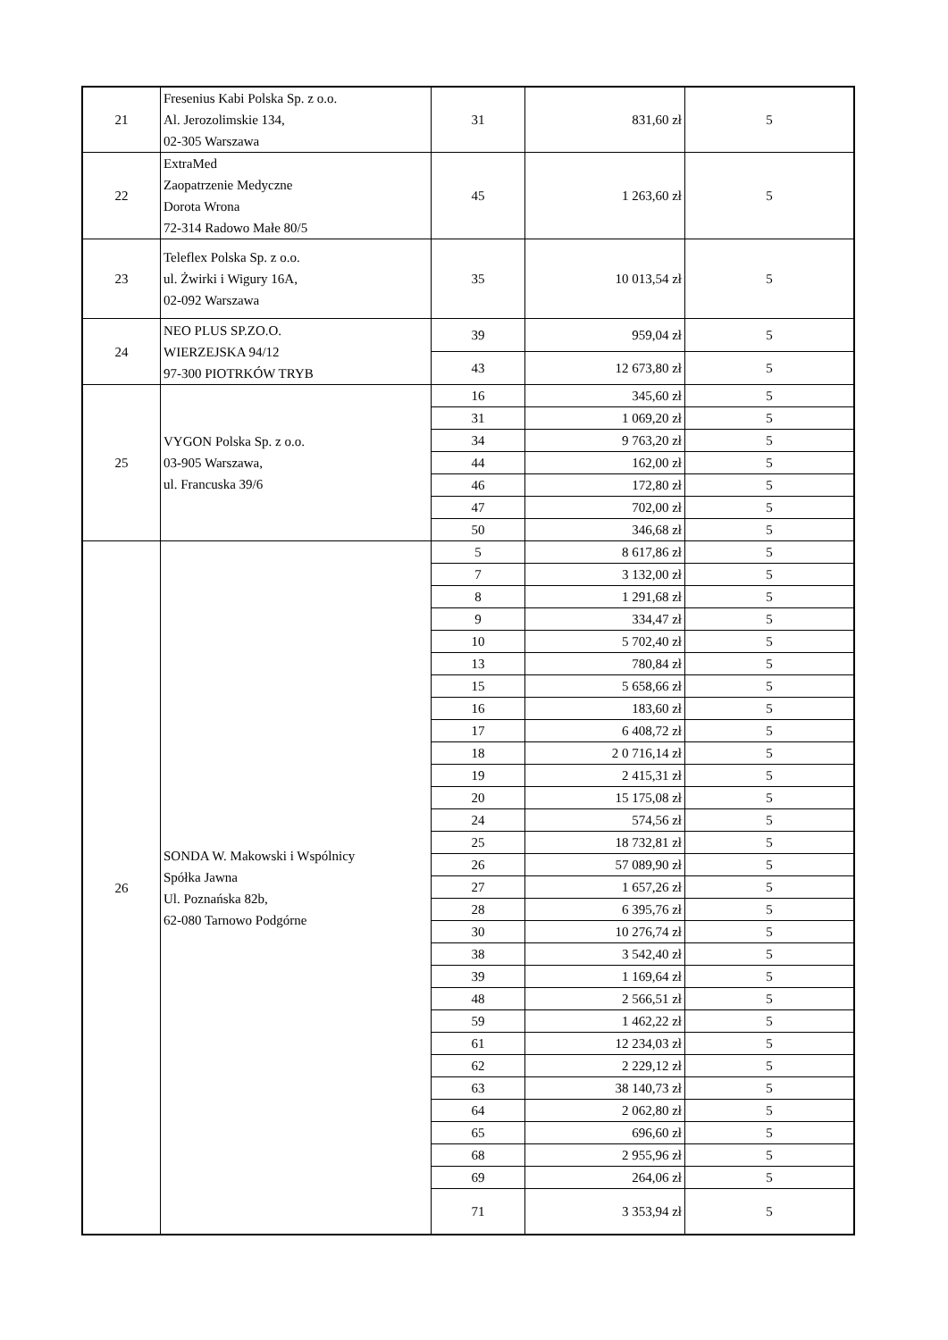| 21 | Fresenius Kabi Polska Sp. z o.o. Al. Jerozolimskie 134, 02-305 Warszawa | 31 | 831,60 zł | 5 |
| 22 | ExtraMed Zaopatrzenie Medyczne Dorota Wrona 72-314 Radowo Małe 80/5 | 45 | 1 263,60 zł | 5 |
| 23 | Teleflex Polska Sp. z o.o. ul. Żwirki i Wigury 16A, 02-092 Warszawa | 35 | 10 013,54 zł | 5 |
| 24 | NEO PLUS SP.ZO.O. WIERZEJSKA 94/12 97-300 PIOTRKÓW TRYB | 39 | 959,04 zł | 5 |
| | | 43 | 12 673,80 zł | 5 |
| 25 | VYGON Polska Sp. z o.o. 03-905 Warszawa, ul. Francuska 39/6 | 16 | 345,60 zł | 5 |
| | | 31 | 1 069,20 zł | 5 |
| | | 34 | 9 763,20 zł | 5 |
| | | 44 | 162,00 zł | 5 |
| | | 46 | 172,80 zł | 5 |
| | | 47 | 702,00 zł | 5 |
| | | 50 | 346,68 zł | 5 |
| 26 | SONDA W. Makowski i Wspólnicy Spółka Jawna Ul. Poznańska 82b, 62-080 Tarnowo Podgórne | 5 | 8 617,86 zł | 5 |
| | | 7 | 3 132,00 zł | 5 |
| | | 8 | 1 291,68 zł | 5 |
| | | 9 | 334,47 zł | 5 |
| | | 10 | 5 702,40 zł | 5 |
| | | 13 | 780,84 zł | 5 |
| | | 15 | 5 658,66 zł | 5 |
| | | 16 | 183,60 zł | 5 |
| | | 17 | 6 408,72 zł | 5 |
| | | 18 | 2 0 716,14 zł | 5 |
| | | 19 | 2 415,31 zł | 5 |
| | | 20 | 15 175,08 zł | 5 |
| | | 24 | 574,56 zł | 5 |
| | | 25 | 18 732,81 zł | 5 |
| | | 26 | 57 089,90 zł | 5 |
| | | 27 | 1 657,26 zł | 5 |
| | | 28 | 6 395,76 zł | 5 |
| | | 30 | 10 276,74 zł | 5 |
| | | 38 | 3 542,40 zł | 5 |
| | | 39 | 1 169,64 zł | 5 |
| | | 48 | 2 566,51 zł | 5 |
| | | 59 | 1 462,22 zł | 5 |
| | | 61 | 12 234,03 zł | 5 |
| | | 62 | 2 229,12 zł | 5 |
| | | 63 | 38 140,73 zł | 5 |
| | | 64 | 2 062,80 zł | 5 |
| | | 65 | 696,60 zł | 5 |
| | | 68 | 2 955,96 zł | 5 |
| | | 69 | 264,06 zł | 5 |
| | | 71 | 3 353,94 zł | 5 |